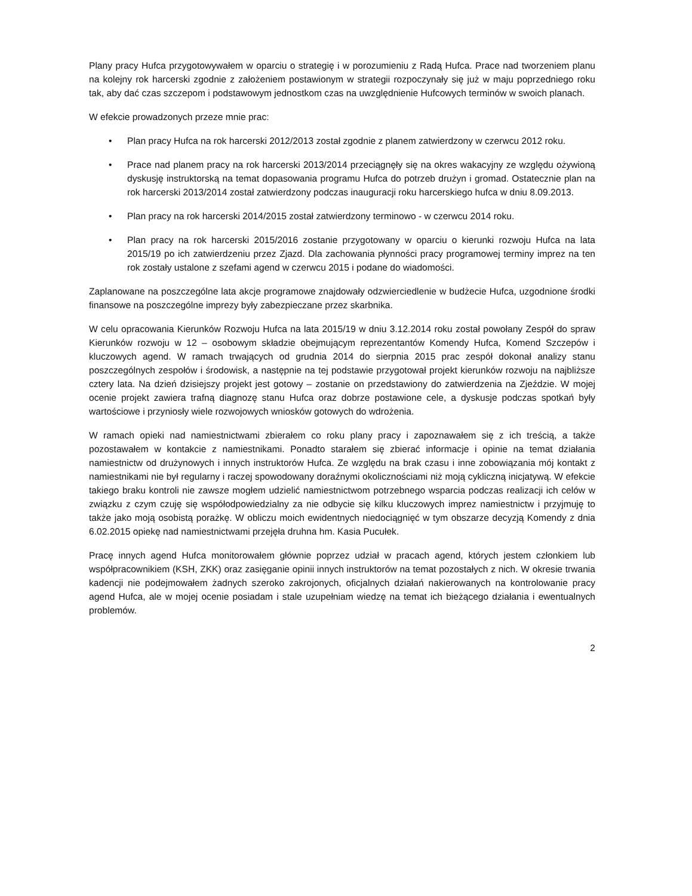Plany pracy Hufca przygotowywałem w oparciu o strategię i w porozumieniu z Radą Hufca. Prace nad tworzeniem planu na kolejny rok harcerski zgodnie z założeniem postawionym w strategii rozpoczynały się już w maju poprzedniego roku tak, aby dać czas szczepom i podstawowym jednostkom czas na uwzględnienie Hufcowych terminów w swoich planach.
W efekcie prowadzonych przeze mnie prac:
• Plan pracy Hufca na rok harcerski 2012/2013 został zgodnie z planem zatwierdzony w czerwcu 2012 roku.
• Prace nad planem pracy na rok harcerski 2013/2014 przeciągnęły się na okres wakacyjny ze względu ożywioną dyskusję instruktorską na temat dopasowania programu Hufca do potrzeb drużyn i gromad. Ostatecznie plan na rok harcerski 2013/2014 został zatwierdzony podczas inauguracji roku harcerskiego hufca w dniu 8.09.2013.
• Plan pracy na rok harcerski 2014/2015 został zatwierdzony terminowo - w czerwcu 2014 roku.
• Plan pracy na rok harcerski 2015/2016 zostanie przygotowany w oparciu o kierunki rozwoju Hufca na lata 2015/19 po ich zatwierdzeniu przez Zjazd. Dla zachowania płynności pracy programowej terminy imprez na ten rok zostały ustalone z szefami agend w czerwcu 2015 i podane do wiadomości.
Zaplanowane na poszczególne lata akcje programowe znajdowały odzwierciedlenie w budżecie Hufca, uzgodnione środki finansowe na poszczególne imprezy były zabezpieczane przez skarbnika.
W celu opracowania Kierunków Rozwoju Hufca na lata 2015/19 w dniu 3.12.2014 roku został powołany Zespół do spraw Kierunków rozwoju w 12 – osobowym składzie obejmującym reprezentantów Komendy Hufca, Komend Szczepów i kluczowych agend. W ramach trwających od grudnia 2014 do sierpnia 2015 prac zespół dokonał analizy stanu poszczególnych zespołów i środowisk, a następnie na tej podstawie przygotował projekt kierunków rozwoju na najbliższe cztery lata. Na dzień dzisiejszy projekt jest gotowy – zostanie on przedstawiony do zatwierdzenia na Zjeździe. W mojej ocenie projekt zawiera trafną diagnozę stanu Hufca oraz dobrze postawione cele, a dyskusje podczas spotkań były wartościowe i przyniosły wiele rozwojowych wniosków gotowych do wdrożenia.
W ramach opieki nad namiestnictwami zbierałem co roku plany pracy i zapoznawałem się z ich treścią, a także pozostawałem w kontakcie z namiestnikami. Ponadto starałem się zbierać informacje i opinie na temat działania namiestnictw od drużynowych i innych instruktorów Hufca. Ze względu na brak czasu i inne zobowiązania mój kontakt z namiestnikami nie był regularny i raczej spowodowany doraźnymi okolicznościami niż moją cykliczną inicjatywą. W efekcie takiego braku kontroli nie zawsze mogłem udzielić namiestnictwom potrzebnego wsparcia podczas realizacji ich celów w związku z czym czuję się współodpowiedzialny za nie odbycie się kilku kluczowych imprez namiestnictw i przyjmuję to także jako moją osobistą porażkę. W obliczu moich ewidentnych niedociągnięć w tym obszarze decyzją Komendy z dnia 6.02.2015 opiekę nad namiestnictwami przejęła druhna hm. Kasia Pucułek.
Pracę innych agend Hufca monitorowałem głównie poprzez udział w pracach agend, których jestem członkiem lub współpracownikiem (KSH, ZKK) oraz zasięganie opinii innych instruktorów na temat pozostałych z nich. W okresie trwania kadencji nie podejmowałem żadnych szeroko zakrojonych, oficjalnych działań nakierowanych na kontrolowanie pracy agend Hufca, ale w mojej ocenie posiadam i stale uzupełniam wiedzę na temat ich bieżącego działania i ewentualnych problemów.
2